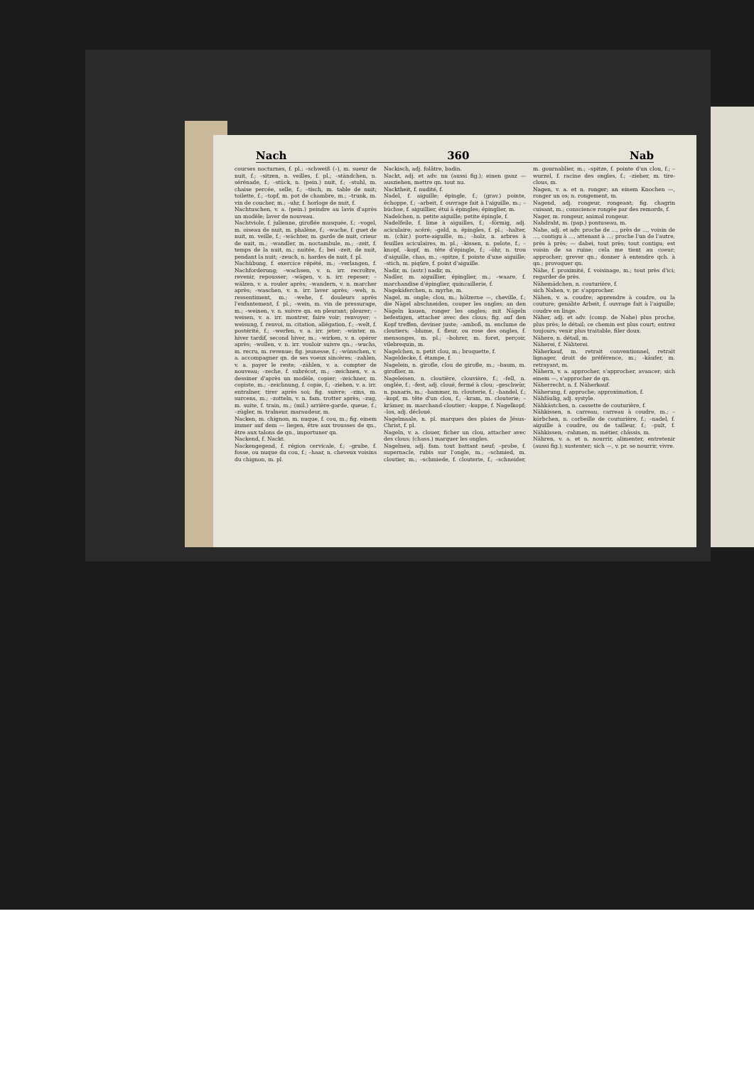Nach 360 Nab
courses nocturnes, f. pl.; –schweiß (–), m. sueur de nuit, f.; –sitzen, n. veilles, f. pl.; –ständchen, n. sérénade, f.; –stück, n. (pein.) nuit, f.; –stuhl, m. chaise percée, selle, f.; –tisch, m. table de nuit; toilette, f.; –topf, m. pot de chambre, m.; –trunk, m. vin de coucher, m.; –uhr, f. horloge de nuit, f.
Nachtuschen, v. a. (pein.) peindre au lavis d'après un modèle; laver de nouveau.
Nachtviole, f. julienne, giroflée musquée, f.; –vogel, m. oiseau de nuit, m. phalène, f.; –wache, f. guet de nuit, m. veille, f.; –wächter, m. garde de nuit, crieur de nuit, m.; –wandler, m. noctambule, m.; –zeit, f. temps de la nuit, m.; nuitée, f.; bei –zeit, de nuit, pendant la nuit; –zeuch, n. hardes de nuit, f. pl.
Nachübung, f. exercice répété, m.; –verlangen, f. Nachforderung; –wachsen, v. n. irr. recroître, revenir, repousser; –wägen, v. n. irr. repeser; –wälzen, v. a. rouler après; –wandern, v. n. marcher après; –waschen, v. n. irr. laver après; –weh, n. ressentiment, m.; –wehe, f. douleurs après l'enfantement, f. pl.; –wein, m. vin de pressurage, m.; –weinen, v. n. suivre qn. en pleurant; pleurer; –weisen, v. a. irr. montrer, faire voir; renvoyer; –weisung, f. renvoi, m. citation, allégation, f.; –welt, f. postérité, f.; –werfen, v. a. irr. jeter; –winter, m. hiver tardif, second hiver, m.; –wirken, v. n. opérer après; –wollen, v. n. irr. vouloir suivre qn.; –wuchs, m. recru, m. revenue; fig. jeunesse, f.; –wünschen, v. a. accompagner qn. de ses voeux sincères; –zahlen, v. a. payer le reste; –zählen, v. a. compter de nouveau; –zeche, f. subrécot, m.; –zeichnen, v. a. dessiner d'après un modèle, copier; –zeichner, m. copiste, m.; –zeichnung, f. copie, f.; –ziehen, v. a. irr. entraîner, tirer après soi; fig. suivre; –zins, m. surcens, m.; –zotteln, v. n. fam. trotter après; –zug, m. suite, f. train, m.; (mil.) arrière-garde, queue, f.; –zügler, m. traîneur, maraudeur, m.
Nacken, m. chignon, m. nuque, f. cou, m.; fig. einem immer auf dem — liegen, être aux trousses de qn., être aux talons de qn., importuner qn.
Nackend, f. Nackt.
Nackengegend, f. région cervicale, f.; –grube, f. fosse, ou nuque du cou, f.; –haar, n. cheveux voisins du chignon, m. pl.
Nackisch, adj. folâtre, badin.
Nackt, adj. et adv. nu (aussi fig.); einen ganz — ausziehen, mettre qn. tout nu.
Nacktheit, f. nudité, f.
Nadel, f. aiguille; épingle, f.; (grav.) pointe, échoppe, f.; –arbeit, f. ouvrage fait à l'aiguille, m.; –büchse, f. aiguillier, étui à épingles; épinglier, m.
Nadelchen, n. petite aiguille; petite épingle, f.
Nadelfeile, f. lime à aiguilles, f.; –förmig, adj. aciculaire; acéré; –geld, n. épingles, f. pl.; –halter, m. (chir.) porte-aiguille, m.; –holz, n. arbres à feuilles aciculaires, m. pl.; –kissen, n. pelote, f.; –knopf, –kopf, m. tête d'épingle, f.; –öhr, n. trou d'aiguille, chas, m.; –spitze, f. pointe d'une aiguille; –stich, m. piqûre, f. point d'aiguille.
Nadir, m. (astr.) nadir, m.
Nadler, m. aiguillier, épinglier, m.; –waare, f. marchandise d'épinglier, quincaillerie, f.
Nagekäferchen, n. myrhe, m.
Nagel, m. ongle; clou, m.; hölzerne —, cheville, f.; die Nägel abschneiden, couper les ongles; an den Nägeln kauen, ronger les ongles; mit Nägeln befestigen, attacher avec des clous; fig. auf den Kopf treffen, deviner juste; –amboß, m. enclume de cloutiers; –blume, f. fleur, ou rose des ongles, f. mensonges, m. pl.; –bohrer, m. foret, perçoir, vilebrequin, m.
Nagelchen, n. petit clou, m.; broquette, f.
Nageldecke, f. étampe, f.
Nagelein, n. girofle, clou de girofle, m.; –baum, m. giroflier, m.
Nageleisen, n. cloutière, clouvière, f.; –fell, n. onglée, f.; –fest, adj. cloué, fermé à clou; –geschwür, n. panaris, m.; –hammer, m. clouterie, f.; –handel, f.; –kopf, m. tête d'un clou, f.; –kram, m. clouterie; –krämer, m. marchand-cloutier; –kuppe, f. Nagelkopf; –los, adj. décloué.
Nagelmaale, n. pl. marques des plaies de Jésus-Christ, f. pl.
Nageln, v. a. clouer, ficher un clou, attacher avec des clous; (chass.) marquer les ongles.
Nagelneu, adj. fam. tout battant neuf; –probe, f. supernacle, rubis sur l'ongle, m.; –schmied, m. cloutier, m.; –schmiede, f. clouterie, f.; –schneider, m. gournablier, m.; –spitze, f. pointe d'un clou, f.; –wurzel, f. racine des ongles, f.; –zieher, m. tire-clous, m.
Nagen, v. a. et n. ronger; an einem Knochen —, ronger un os; n. rongement, m.
Nagend, adj. rongeur, rongeant; fig. chagrin cuisant, m.; conscience rongée par des remords, f.
Nager, m. rongeur, animal rongeur.
Nahdraht, m. (pap.) pontuseau, m.
Nahe, adj. et adv. proche de ..., près de ..., voisin de ..., contigu à ..., attenant à ...; proche l'un de l'autre, près à près; — dabei, tout près; tout contigu; est voisin de sa ruine; cela me tient au coeur; approcher; grever qn.; donner à entendre qch. à qn.; provoquer qn.
Nähe, f. proximité, f. voisinage, m.; tout près d'ici; regarder de près.
Nähemädchen, n. couturière, f.
sich Nahen, v. pr. s'approcher.
Nähen, v. a. coudre; apprendre à coudre, ou la couture; genähte Arbeit, f. ouvrage fait à l'aiguille; coudre en linge.
Näher, adj. et adv. (comp. de Nahe) plus proche, plus près; le détail; ce chemin est plus court; entrez toujours; venir plus traitable, filer doux.
Nähere, n. détail, m.
Näherei, f. Nähterei.
Näherkauf, m. retrait conventionnel, retrait lignager, droit de préférence, m.; –käufer, m. retrayant, m.
Nähern, v. a. approcher, s'approcher, avancer; sich einem —, s'approcher de qn.
Näherrecht, n. f. Näherkauf.
Näherung, f. approche; approximation, f.
Nähfäulig, adj. systyle.
Nähkästchen, n. cassette de couturière, f.
Nähkissen, n. carreau, carreau à coudre, m.; –körbchen, n. corbeille de couturière, f.; –nadel, f. aiguille à coudre, ou de tailleur, f.; –pult, f. Nähkissen; –rahmen, m. métier, châssis, m.
Nähren, v. a. et n. nourrir, alimenter, entretenir (aussi fig.); sustenter; sich —, v. pr. se nourrir, vivre.